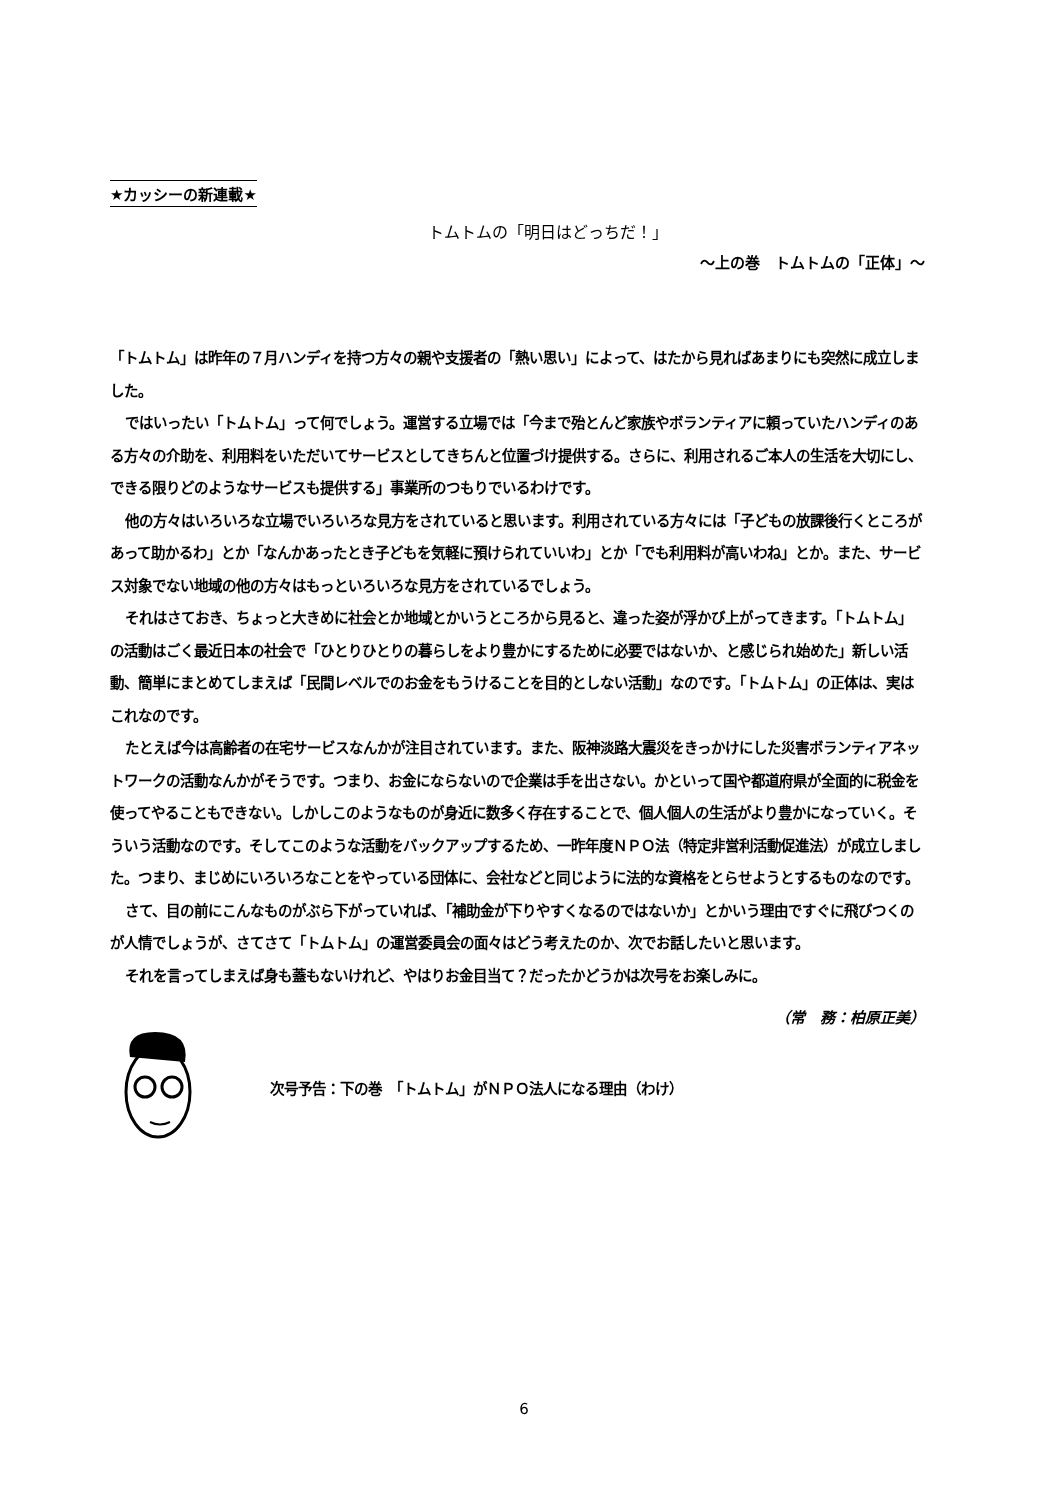★カッシーの新連載★
トムトムの「明日はどっちだ！」
～上の巻　トムトムの「正体」～
「トムトム」は昨年の７月ハンディを持つ方々の親や支援者の「熱い思い」によって、はたから見ればあまりにも突然に成立しました。
ではいったい「トムトム」って何でしょう。運営する立場では「今まで殆とんど家族やボランティアに頼っていたハンディのある方々の介助を、利用料をいただいてサービスとしてきちんと位置づけ提供する。さらに、利用されるご本人の生活を大切にし、できる限りどのようなサービスも提供する」事業所のつもりでいるわけです。
他の方々はいろいろな立場でいろいろな見方をされていると思います。利用されている方々には「子どもの放課後行くところがあって助かるわ」とか「なんかあったとき子どもを気軽に預けられていいわ」とか「でも利用料が高いわね」とか。また、サービス対象でない地域の他の方々はもっといろいろな見方をされているでしょう。
それはさておき、ちょっと大きめに社会とか地域とかいうところから見ると、違った姿が浮かび上がってきます。「トムトム」の活動はごく最近日本の社会で「ひとりひとりの暮らしをより豊かにするために必要ではないか、と感じられ始めた」新しい活動、簡単にまとめてしまえば「民間レベルでのお金をもうけることを目的としない活動」なのです。「トムトム」の正体は、実はこれなのです。
たとえば今は高齢者の在宅サービスなんかが注目されています。また、阪神淡路大震災をきっかけにした災害ボランティアネットワークの活動なんかがそうです。つまり、お金にならないので企業は手を出さない。かといって国や都道府県が全面的に税金を使ってやることもできない。しかしこのようなものが身近に数多く存在することで、個人個人の生活がより豊かになっていく。そういう活動なのです。そしてこのような活動をバックアップするため、一昨年度ＮＰＯ法（特定非営利活動促進法）が成立しました。つまり、まじめにいろいろなことをやっている団体に、会社などと同じように法的な資格をとらせようとするものなのです。
さて、目の前にこんなものがぶら下がっていれば、「補助金が下りやすくなるのではないか」とかいう理由ですぐに飛びつくのが人情でしょうが、さてさて「トムトム」の運営委員会の面々はどう考えたのか、次でお話したいと思います。
それを言ってしまえば身も蓋もないけれど、やはりお金目当て？だったかどうかは次号をお楽しみに。
（常　務：柏原正美）
次号予告：下の巻　「トムトム」がＮＰＯ法人になる理由（わけ）
6